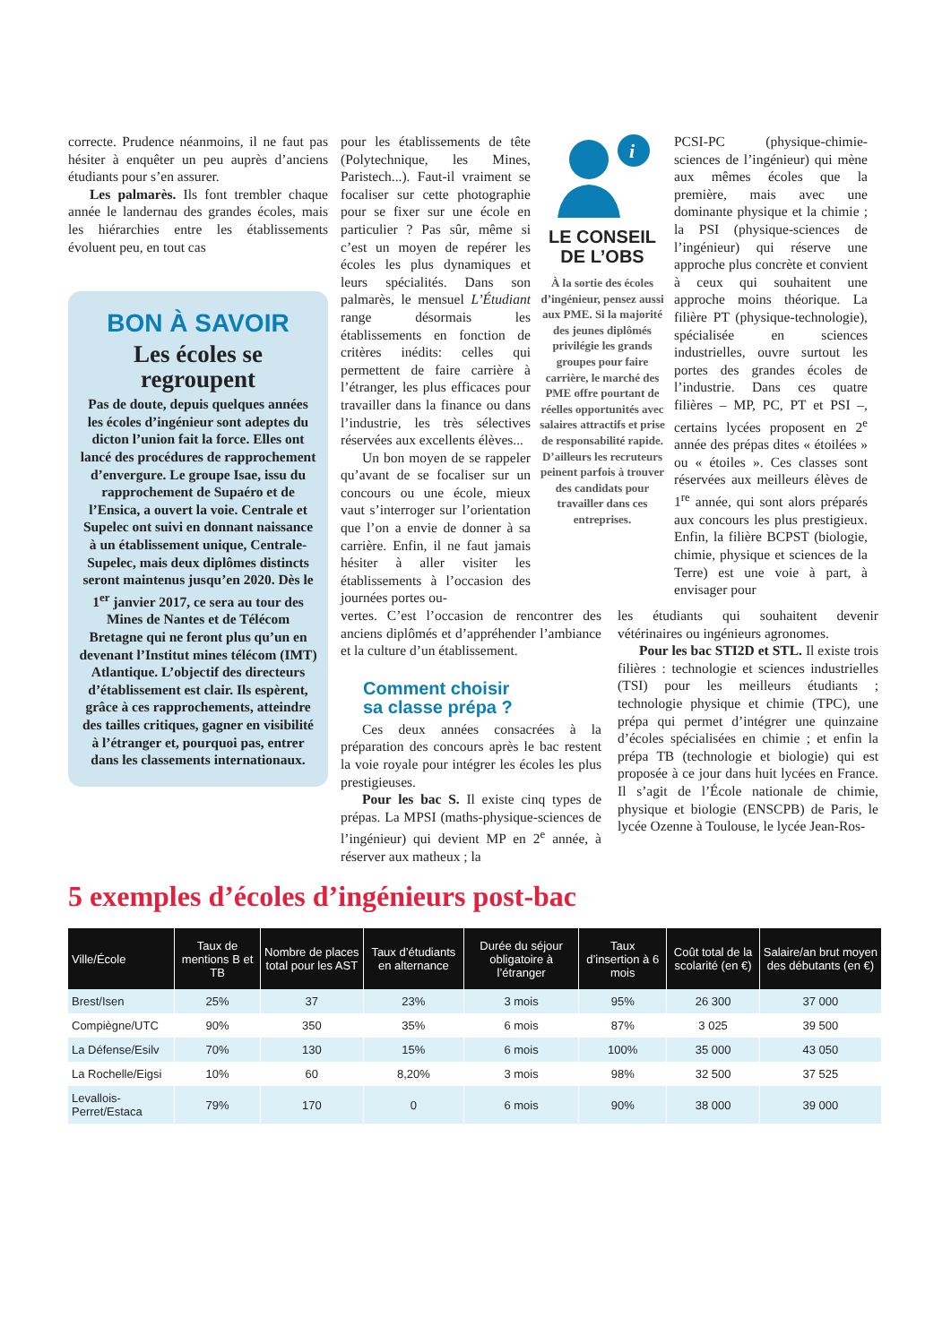correcte. Prudence néanmoins, il ne faut pas hésiter à enquêter un peu auprès d’anciens étudiants pour s’en assurer.
Les palmarès. Ils font trembler chaque année le landernau des grandes écoles, mais les hiérarchies entre les établissements évoluent peu, en tout cas
BON À SAVOIR
Les écoles se regroupent
Pas de doute, depuis quelques années les écoles d’ingénieur sont adeptes du dicton l’union fait la force. Elles ont lancé des procédures de rapprochement d’envergure. Le groupe Isae, issu du rapprochement de Supaéro et de l’Ensica, a ouvert la voie. Centrale et Supelec ont suivi en donnant naissance à un établissement unique, Centrale-Supelec, mais deux diplômes distincts seront maintenus jusqu’en 2020. Dès le 1<sup>er</sup> janvier 2017, ce sera au tour des Mines de Nantes et de Télécom Bretagne qui ne feront plus qu’un en devenant l’Institut mines télécom (IMT) Atlantique. L’objectif des directeurs d’établissement est clair. Ils espèrent, grâce à ces rapprochements, atteindre des tailles critiques, gagner en visibilité à l’étranger et, pourquoi pas, entrer dans les classements internationaux.
pour les établissements de tête (Polytechnique, les Mines, Paristech...). Faut-il vraiment se focaliser sur cette photographie pour se fixer sur une école en particulier ? Pas sûr, même si c’est un moyen de repérer les écoles les plus dynamiques et leurs spécialités. Dans son palmarès, le mensuel L’Étudiant range désormais les établissements en fonction de critères inédits: celles qui permettent de faire carrière à l’étranger, les plus efficaces pour travailler dans la finance ou dans l’industrie, les très sélectives réservées aux excellents élèves...
Un bon moyen de se rappeler qu’avant de se focaliser sur un concours ou une école, mieux vaut s’interroger sur l’orientation que l’on a envie de donner à sa carrière. Enfin, il ne faut jamais hésiter à aller visiter les établissements à l’occasion des journées portes ou-
i
LE CONSEIL
DE L’OBS
À la sortie des écoles d’ingénieur, pensez aussi aux PME. Si la majorité des jeunes diplômés privilégie les grands groupes pour faire carrière, le marché des PME offre pourtant de réelles opportunités avec salaires attractifs et prise de responsabilité rapide. D’ailleurs les recruteurs peinent parfois à trouver des candidats pour travailler dans ces entreprises.
PCSI-PC (physique-chimie-sciences de l’ingénieur) qui mène aux mêmes écoles que la première, mais avec une dominante physique et la chimie ; la PSI (physique-sciences de l’ingénieur) qui réserve une approche plus concrète et convient à ceux qui souhaitent une approche moins théorique. La filière PT (physique-technologie), spécialisée en sciences industrielles, ouvre surtout les portes des grandes écoles de l’industrie. Dans ces quatre filières – MP, PC, PT et PSI –, certains lycées proposent en 2<sup>e</sup> année des prépas dites « étoilées » ou « étoiles ». Ces classes sont réservées aux meilleurs élèves de 1<sup>re</sup> année, qui sont alors préparés aux concours les plus prestigieux. Enfin, la filière BCPST (biologie, chimie, physique et sciences de la Terre) est une voie à part, à envisager pour
vertes. C’est l’occasion de rencontrer des anciens diplômés et d’appréhender l’ambiance et la culture d’un établissement.
Comment choisir
sa classe prépa ?
Ces deux années consacrées à la préparation des concours après le bac restent la voie royale pour intégrer les écoles les plus prestigieuses.
Pour les bac S. Il existe cinq types de prépas. La MPSI (maths-physique-sciences de l’ingénieur) qui devient MP en 2<sup>e</sup> année, à réserver aux matheux ; la
les étudiants qui souhaitent devenir vétérinaires ou ingénieurs agronomes.
Pour les bac STI2D et STL. Il existe trois filières : technologie et sciences industrielles (TSI) pour les meilleurs étudiants ; technologie physique et chimie (TPC), une prépa qui permet d’intégrer une quinzaine d’écoles spécialisées en chimie ; et enfin la prépa TB (technologie et biologie) qui est proposée à ce jour dans huit lycées en France. Il s’agit de l’École nationale de chimie, physique et biologie (ENSCPB) de Paris, le lycée Ozenne à Toulouse, le lycée Jean-Ros-
5 exemples d’écoles d’ingénieurs post-bac
| Ville/École | Taux de mentions B et TB | Nombre de places total pour les AST | Taux d’étudiants en alternance | Durée du séjour obligatoire à l’étranger | Taux d’insertion à 6 mois | Coût total de la scolarité (en €) | Salaire/an brut moyen des débutants (en €) |
| --- | --- | --- | --- | --- | --- | --- | --- |
| Brest/Isen | 25% | 37 | 23% | 3 mois | 95% | 26 300 | 37 000 |
| Compiègne/UTC | 90% | 350 | 35% | 6 mois | 87% | 3 025 | 39 500 |
| La Défense/Esilv | 70% | 130 | 15% | 6 mois | 100% | 35 000 | 43 050 |
| La Rochelle/Eigsi | 10% | 60 | 8,20% | 3 mois | 98% | 32 500 | 37 525 |
| Levallois-Perret/Estaca | 79% | 170 | 0 | 6 mois | 90% | 38 000 | 39 000 |